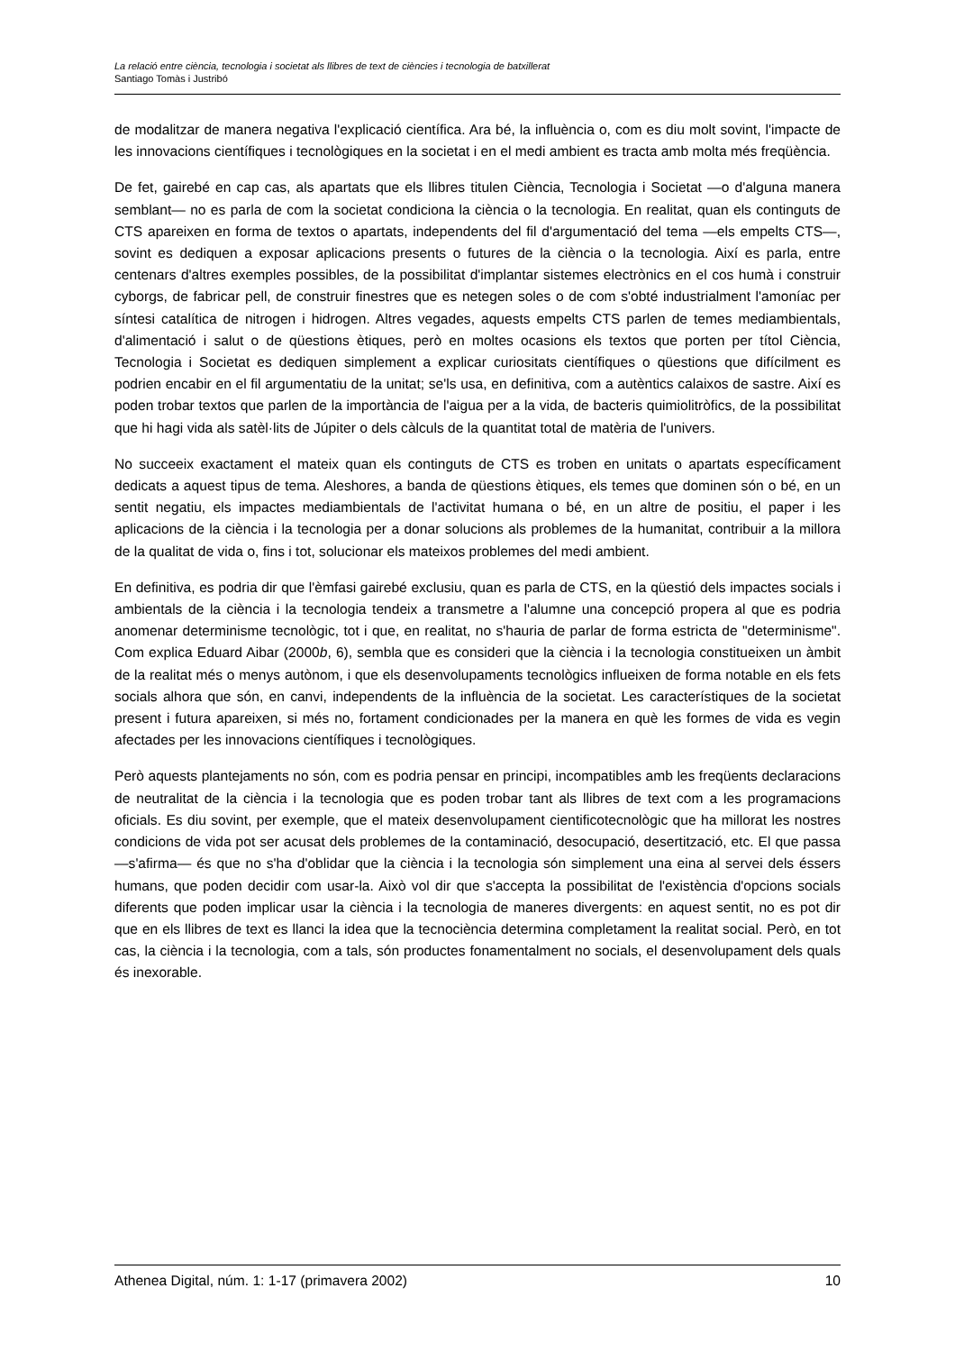La relació entre ciència, tecnologia i societat als llibres de text de ciències i tecnologia de batxillerat
Santiago Tomàs i Justribó
de modalitzar de manera negativa l'explicació científica. Ara bé, la influència o, com es diu molt sovint, l'impacte de les innovacions científiques i tecnològiques en la societat i en el medi ambient es tracta amb molta més freqüència.
De fet, gairebé en cap cas, als apartats que els llibres titulen Ciència, Tecnologia i Societat —o d'alguna manera semblant— no es parla de com la societat condiciona la ciència o la tecnologia. En realitat, quan els continguts de CTS apareixen en forma de textos o apartats, independents del fil d'argumentació del tema —els empelts CTS—, sovint es dediquen a exposar aplicacions presents o futures de la ciència o la tecnologia. Així es parla, entre centenars d'altres exemples possibles, de la possibilitat d'implantar sistemes electrònics en el cos humà i construir cyborgs, de fabricar pell, de construir finestres que es netegen soles o de com s'obté industrialment l'amoníac per síntesi catalítica de nitrogen i hidrogen. Altres vegades, aquests empelts CTS parlen de temes mediambientals, d'alimentació i salut o de qüestions ètiques, però en moltes ocasions els textos que porten per títol Ciència, Tecnologia i Societat es dediquen simplement a explicar curiositats científiques o qüestions que difícilment es podrien encabir en el fil argumentatiu de la unitat; se'ls usa, en definitiva, com a autèntics calaixos de sastre. Així es poden trobar textos que parlen de la importància de l'aigua per a la vida, de bacteris quimiolitròfics, de la possibilitat que hi hagi vida als satèl·lits de Júpiter o dels càlculs de la quantitat total de matèria de l'univers.
No succeeix exactament el mateix quan els continguts de CTS es troben en unitats o apartats específicament dedicats a aquest tipus de tema. Aleshores, a banda de qüestions ètiques, els temes que dominen són o bé, en un sentit negatiu, els impactes mediambientals de l'activitat humana o bé, en un altre de positiu, el paper i les aplicacions de la ciència i la tecnologia per a donar solucions als problemes de la humanitat, contribuir a la millora de la qualitat de vida o, fins i tot, solucionar els mateixos problemes del medi ambient.
En definitiva, es podria dir que l'èmfasi gairebé exclusiu, quan es parla de CTS, en la qüestió dels impactes socials i ambientals de la ciència i la tecnologia tendeix a transmetre a l'alumne una concepció propera al que es podria anomenar determinisme tecnològic, tot i que, en realitat, no s'hauria de parlar de forma estricta de "determinisme". Com explica Eduard Aibar (2000b, 6), sembla que es consideri que la ciència i la tecnologia constitueixen un àmbit de la realitat més o menys autònom, i que els desenvolupaments tecnològics influeixen de forma notable en els fets socials alhora que són, en canvi, independents de la influència de la societat. Les característiques de la societat present i futura apareixen, si més no, fortament condicionades per la manera en què les formes de vida es vegin afectades per les innovacions científiques i tecnològiques.
Però aquests plantejaments no són, com es podria pensar en principi, incompatibles amb les freqüents declaracions de neutralitat de la ciència i la tecnologia que es poden trobar tant als llibres de text com a les programacions oficials. Es diu sovint, per exemple, que el mateix desenvolupament cientificotecnològic que ha millorat les nostres condicions de vida pot ser acusat dels problemes de la contaminació, desocupació, desertització, etc. El que passa —s'afirma— és que no s'ha d'oblidar que la ciència i la tecnologia són simplement una eina al servei dels éssers humans, que poden decidir com usar-la. Això vol dir que s'accepta la possibilitat de l'existència d'opcions socials diferents que poden implicar usar la ciència i la tecnologia de maneres divergents: en aquest sentit, no es pot dir que en els llibres de text es llanci la idea que la tecnociència determina completament la realitat social. Però, en tot cas, la ciència i la tecnologia, com a tals, són productes fonamentalment no socials, el desenvolupament dels quals és inexorable.
Athenea Digital, núm. 1: 1-17 (primavera 2002) 10